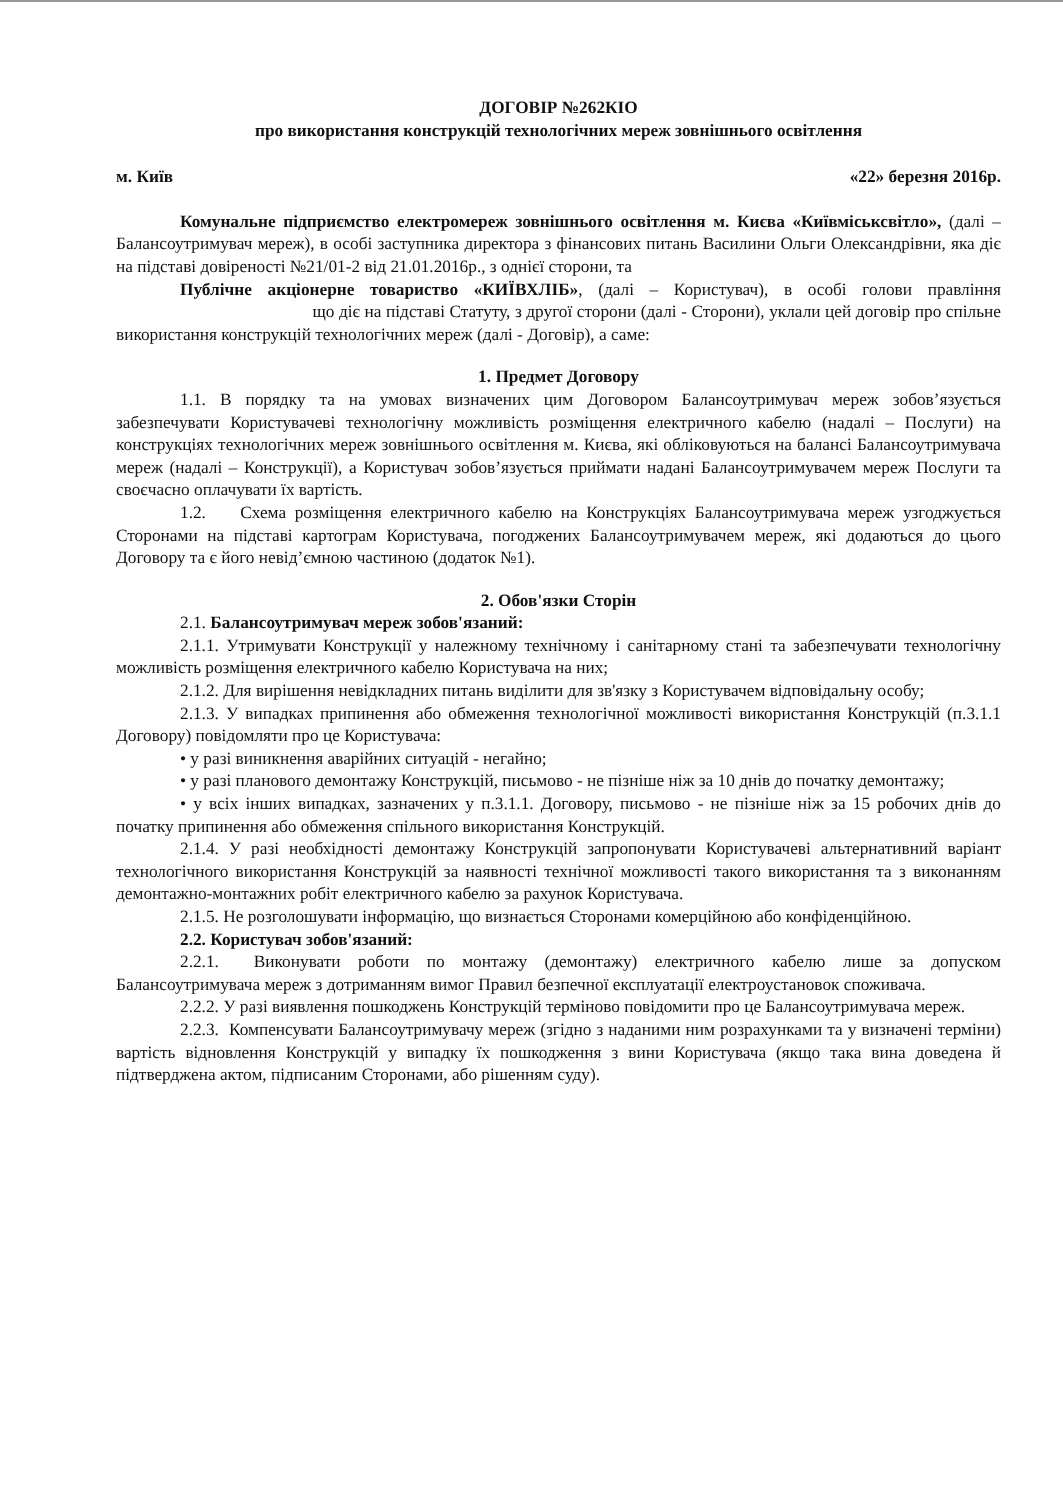ДОГОВІР №262КІО
про використання конструкцій технологічних мереж зовнішнього освітлення
м. Київ «22» березня 2016р.
Комунальне підприємство електромереж зовнішнього освітлення м. Києва «Київміськсвітло», (далі – Балансоутримувач мереж), в особі заступника директора з фінансових питань Василини Ольги Олександрівни, яка діє на підставі довіреності №21/01-2 від 21.01.2016р., з однієї сторони, та
Публічне акціонерне товариство «КИЇВХЛІБ», (далі – Користувач), в особі голови правління що діє на підставі Статуту, з другої сторони (далі - Сторони), уклали цей договір про спільне використання конструкцій технологічних мереж (далі - Договір), а саме:
1. Предмет Договору
1.1. В порядку та на умовах визначених цим Договором Балансоутримувач мереж зобов’язується забезпечувати Користувачеві технологічну можливість розміщення електричного кабелю (надалі – Послуги) на конструкціях технологічних мереж зовнішнього освітлення м. Києва, які обліковуються на балансі Балансоутримувача мереж (надалі – Конструкції), а Користувач зобов’язується приймати надані Балансоутримувачем мереж Послуги та своєчасно оплачувати їх вартість.
1.2. Схема розміщення електричного кабелю на Конструкціях Балансоутримувача мереж узгоджується Сторонами на підставі картограм Користувача, погоджених Балансоутримувачем мереж, які додаються до цього Договору та є його невід’ємною частиною (додаток №1).
2. Обов'язки Сторін
2.1. Балансоутримувач мереж зобов'язаний:
2.1.1. Утримувати Конструкції у належному технічному і санітарному стані та забезпечувати технологічну можливість розміщення електричного кабелю Користувача на них;
2.1.2. Для вирішення невідкладних питань виділити для зв'язку з Користувачем відповідальну особу;
2.1.3. У випадках припинення або обмеження технологічної можливості використання Конструкцій (п.3.1.1 Договору) повідомляти про це Користувача:
• у разі виникнення аварійних ситуацій - негайно;
• у разі планового демонтажу Конструкцій, письмово - не пізніше ніж за 10 днів до початку демонтажу;
• у всіх інших випадках, зазначених у п.3.1.1. Договору, письмово - не пізніше ніж за 15 робочих днів до початку припинення або обмеження спільного використання Конструкцій.
2.1.4. У разі необхідності демонтажу Конструкцій запропонувати Користувачеві альтернативний варіант технологічного використання Конструкцій за наявності технічної можливості такого використання та з виконанням демонтажно-монтажних робіт електричного кабелю за рахунок Користувача.
2.1.5. Не розголошувати інформацію, що визнається Сторонами комерційною або конфіденційною.
2.2. Користувач зобов'язаний:
2.2.1. Виконувати роботи по монтажу (демонтажу) електричного кабелю лише за допуском Балансоутримувача мереж з дотриманням вимог Правил безпечної експлуатації електроустановок споживача.
2.2.2. У разі виявлення пошкоджень Конструкцій терміново повідомити про це Балансоутримувача мереж.
2.2.3. Компенсувати Балансоутримувачу мереж (згідно з наданими ним розрахунками та у визначені терміни) вартість відновлення Конструкцій у випадку їх пошкодження з вини Користувача (якщо така вина доведена й підтверджена актом, підписаним Сторонами, або рішенням суду).